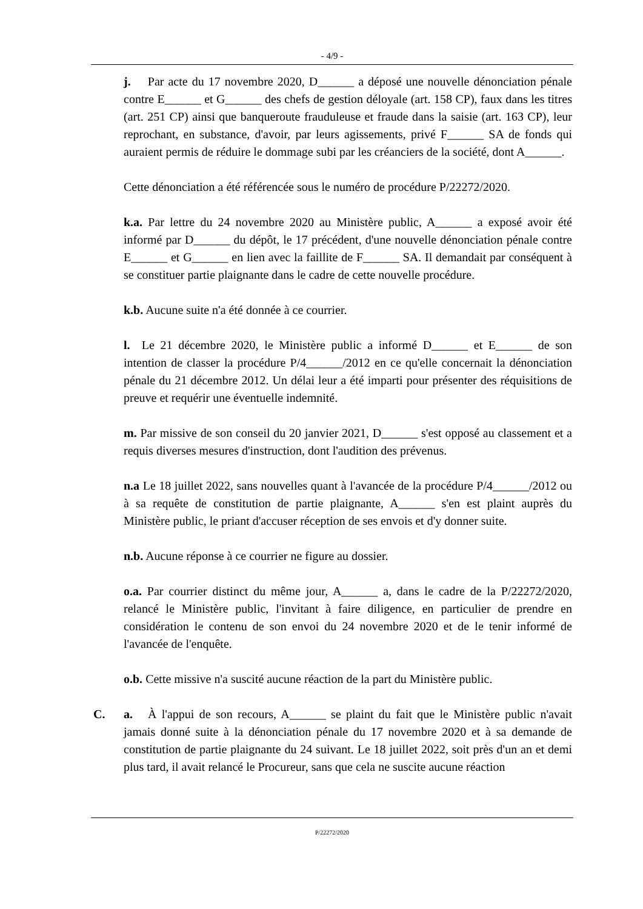- 4/9 -
j. Par acte du 17 novembre 2020, D______ a déposé une nouvelle dénonciation pénale contre E______ et G______ des chefs de gestion déloyale (art. 158 CP), faux dans les titres (art. 251 CP) ainsi que banqueroute frauduleuse et fraude dans la saisie (art. 163 CP), leur reprochant, en substance, d'avoir, par leurs agissements, privé F______ SA de fonds qui auraient permis de réduire le dommage subi par les créanciers de la société, dont A______.
Cette dénonciation a été référencée sous le numéro de procédure P/22272/2020.
k.a. Par lettre du 24 novembre 2020 au Ministère public, A______ a exposé avoir été informé par D______ du dépôt, le 17 précédent, d'une nouvelle dénonciation pénale contre E______ et G______ en lien avec la faillite de F______ SA. Il demandait par conséquent à se constituer partie plaignante dans le cadre de cette nouvelle procédure.
k.b. Aucune suite n'a été donnée à ce courrier.
l. Le 21 décembre 2020, le Ministère public a informé D______ et E______ de son intention de classer la procédure P/4______/2012 en ce qu'elle concernait la dénonciation pénale du 21 décembre 2012. Un délai leur a été imparti pour présenter des réquisitions de preuve et requérir une éventuelle indemnité.
m. Par missive de son conseil du 20 janvier 2021, D______ s'est opposé au classement et a requis diverses mesures d'instruction, dont l'audition des prévenus.
n.a Le 18 juillet 2022, sans nouvelles quant à l'avancée de la procédure P/4______/2012 ou à sa requête de constitution de partie plaignante, A______ s'en est plaint auprès du Ministère public, le priant d'accuser réception de ses envois et d'y donner suite.
n.b. Aucune réponse à ce courrier ne figure au dossier.
o.a. Par courrier distinct du même jour, A______ a, dans le cadre de la P/22272/2020, relancé le Ministère public, l'invitant à faire diligence, en particulier de prendre en considération le contenu de son envoi du 24 novembre 2020 et de le tenir informé de l'avancée de l'enquête.
o.b. Cette missive n'a suscité aucune réaction de la part du Ministère public.
C. a. À l'appui de son recours, A______ se plaint du fait que le Ministère public n'avait jamais donné suite à la dénonciation pénale du 17 novembre 2020 et à sa demande de constitution de partie plaignante du 24 suivant. Le 18 juillet 2022, soit près d'un an et demi plus tard, il avait relancé le Procureur, sans que cela ne suscite aucune réaction
P/22272/2020